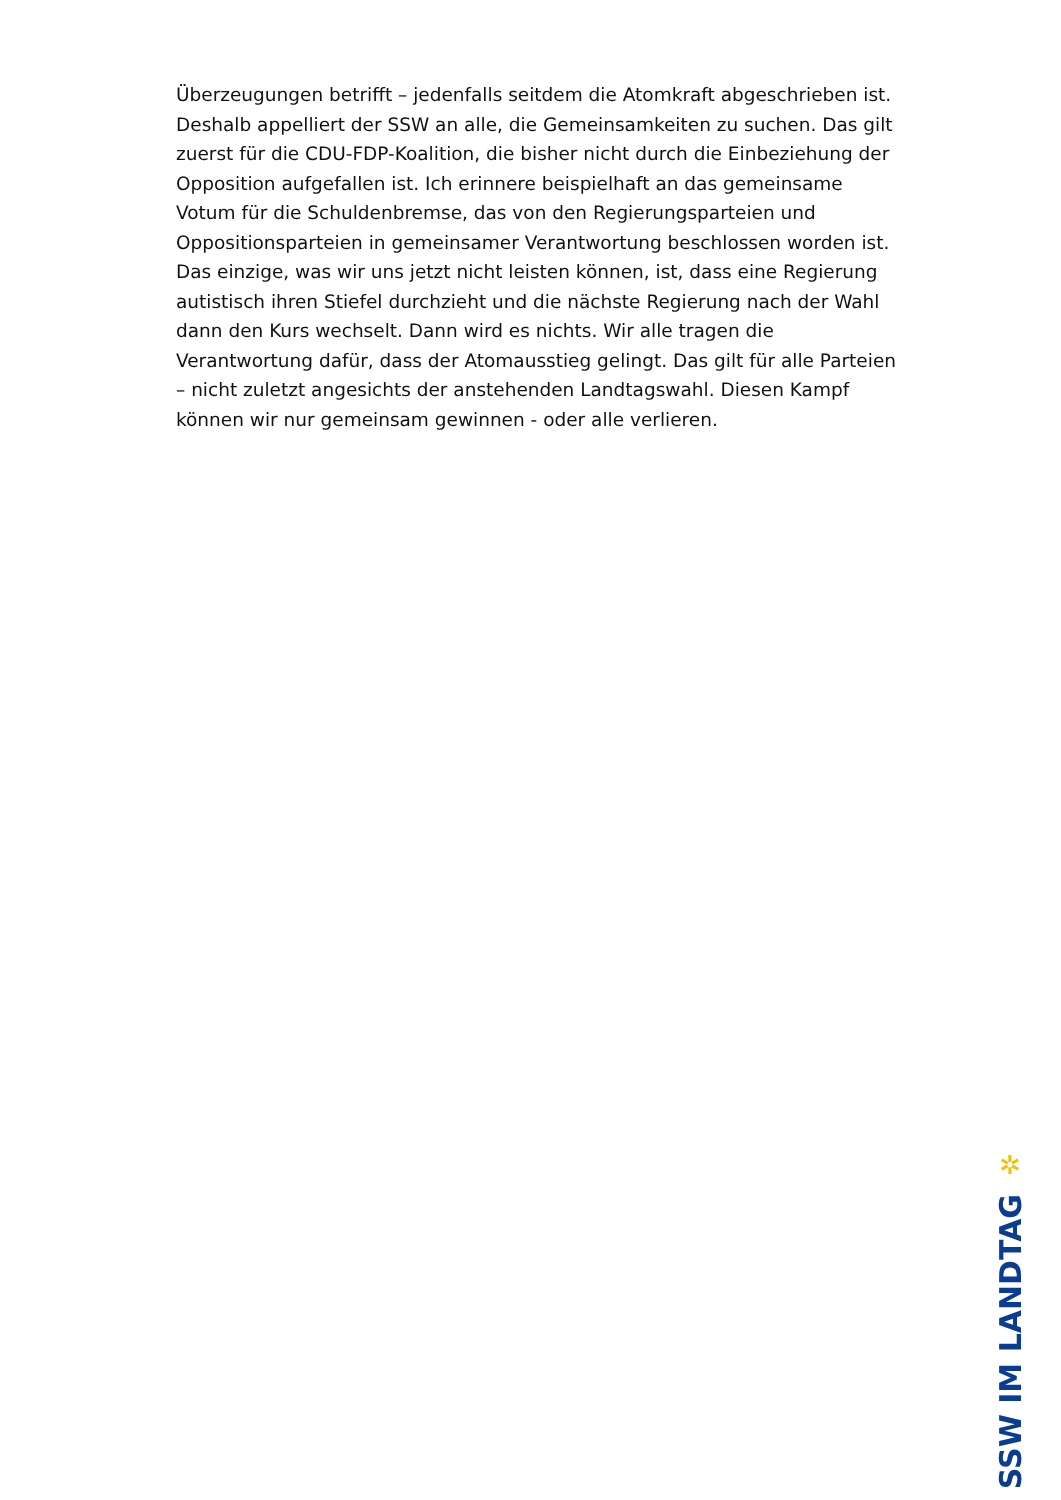Überzeugungen betrifft – jedenfalls seitdem die Atomkraft abgeschrieben ist. Deshalb appelliert der SSW an alle, die Gemeinsamkeiten zu suchen. Das gilt zuerst für die CDU-FDP-Koalition, die bisher nicht durch die Einbeziehung der Opposition aufgefallen ist. Ich erinnere beispielhaft an das gemeinsame Votum für die Schuldenbremse, das von den Regierungsparteien und Oppositionsparteien in gemeinsamer Verantwortung beschlossen worden ist. Das einzige, was wir uns jetzt nicht leisten können, ist, dass eine Regierung autistisch ihren Stiefel durchzieht und die nächste Regierung nach der Wahl dann den Kurs wechselt. Dann wird es nichts. Wir alle tragen die Verantwortung dafür, dass der Atomausstieg gelingt. Das gilt für alle Parteien – nicht zuletzt angesichts der anstehenden Landtagswahl. Diesen Kampf können wir nur gemeinsam gewinnen - oder alle verlieren.
✲
SSW IM LANDTAG